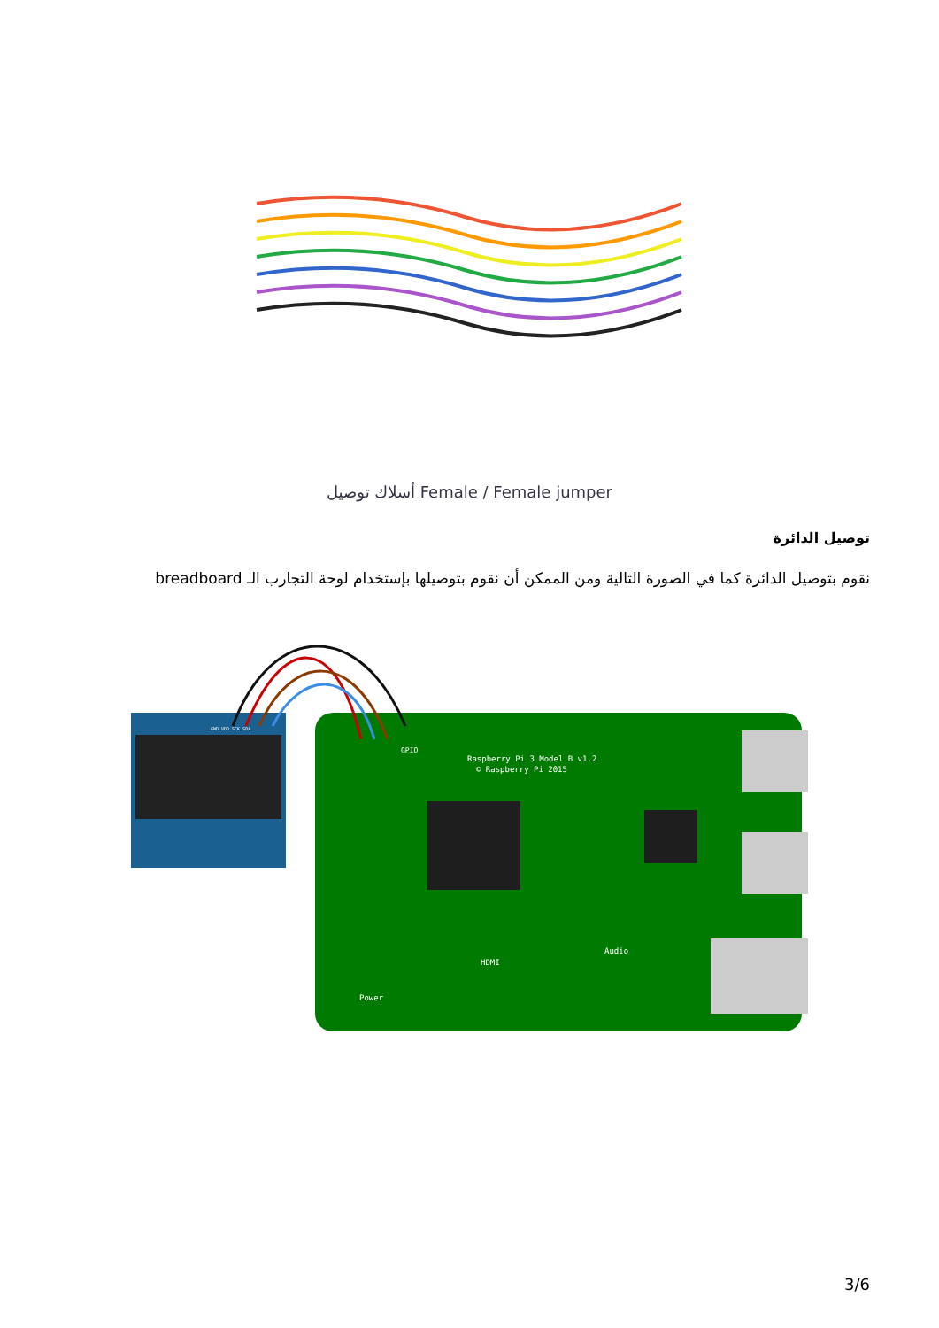أسلاك توصيل Female / Female jumper
توصيل الدائرة
نقوم بتوصيل الدائرة كما في الصورة التالية ومن الممكن أن نقوم بتوصيلها بإستخدام لوحة التجارب الـ breadboard
Raspberry Pi 3 Model B v1.2
© Raspberry Pi 2015
GPIO
HDMI
Power
Audio
GND VDD SCK SDA
3/6